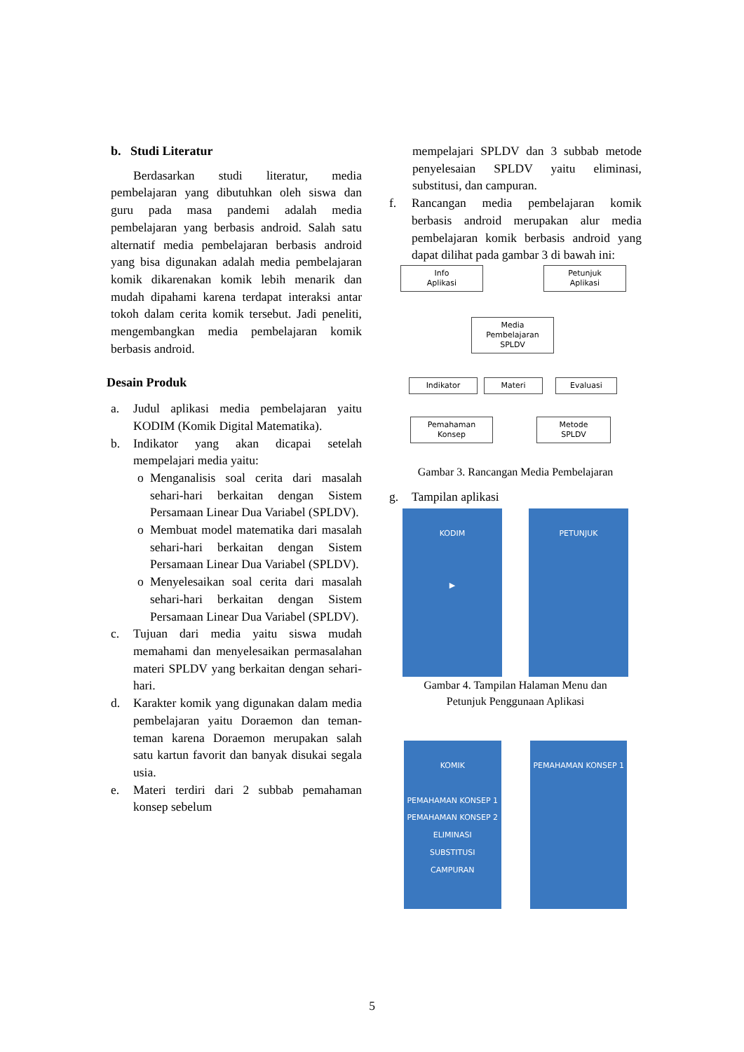b. Studi Literatur
Berdasarkan studi literatur, media pembelajaran yang dibutuhkan oleh siswa dan guru pada masa pandemi adalah media pembelajaran yang berbasis android. Salah satu alternatif media pembelajaran berbasis android yang bisa digunakan adalah media pembelajaran komik dikarenakan komik lebih menarik dan mudah dipahami karena terdapat interaksi antar tokoh dalam cerita komik tersebut. Jadi peneliti, mengembangkan media pembelajaran komik berbasis android.
Desain Produk
a. Judul aplikasi media pembelajaran yaitu KODIM (Komik Digital Matematika).
b. Indikator yang akan dicapai setelah mempelajari media yaitu:
o Menganalisis soal cerita dari masalah sehari-hari berkaitan dengan Sistem Persamaan Linear Dua Variabel (SPLDV).
o Membuat model matematika dari masalah sehari-hari berkaitan dengan Sistem Persamaan Linear Dua Variabel (SPLDV).
o Menyelesaikan soal cerita dari masalah sehari-hari berkaitan dengan Sistem Persamaan Linear Dua Variabel (SPLDV).
c. Tujuan dari media yaitu siswa mudah memahami dan menyelesaikan permasalahan materi SPLDV yang berkaitan dengan sehari-hari.
d. Karakter komik yang digunakan dalam media pembelajaran yaitu Doraemon dan teman-teman karena Doraemon merupakan salah satu kartun favorit dan banyak disukai segala usia.
e. Materi terdiri dari 2 subbab pemahaman konsep sebelum
mempelajari SPLDV dan 3 subbab metode penyelesaian SPLDV yaitu eliminasi, substitusi, dan campuran.
f. Rancangan media pembelajaran komik berbasis android merupakan alur media pembelajaran komik berbasis android yang dapat dilihat pada gambar 3 di bawah ini:
Info
Aplikasi
Petunjuk
Aplikasi
Media
Pembelajaran
SPLDV
Indikator Materi Evaluasi
Pemahaman
Konsep
Metode
SPLDV
Gambar 3. Rancangan Media Pembelajaran
g. Tampilan aplikasi
KODIM
▶
PETUNJUK
Gambar 4. Tampilan Halaman Menu dan
Petunjuk Penggunaan Aplikasi
KOMIK
PEMAHAMAN KONSEP 1
PEMAHAMAN KONSEP 2
ELIMINASI
SUBSTITUSI
CAMPURAN
PEMAHAMAN KONSEP 1
5